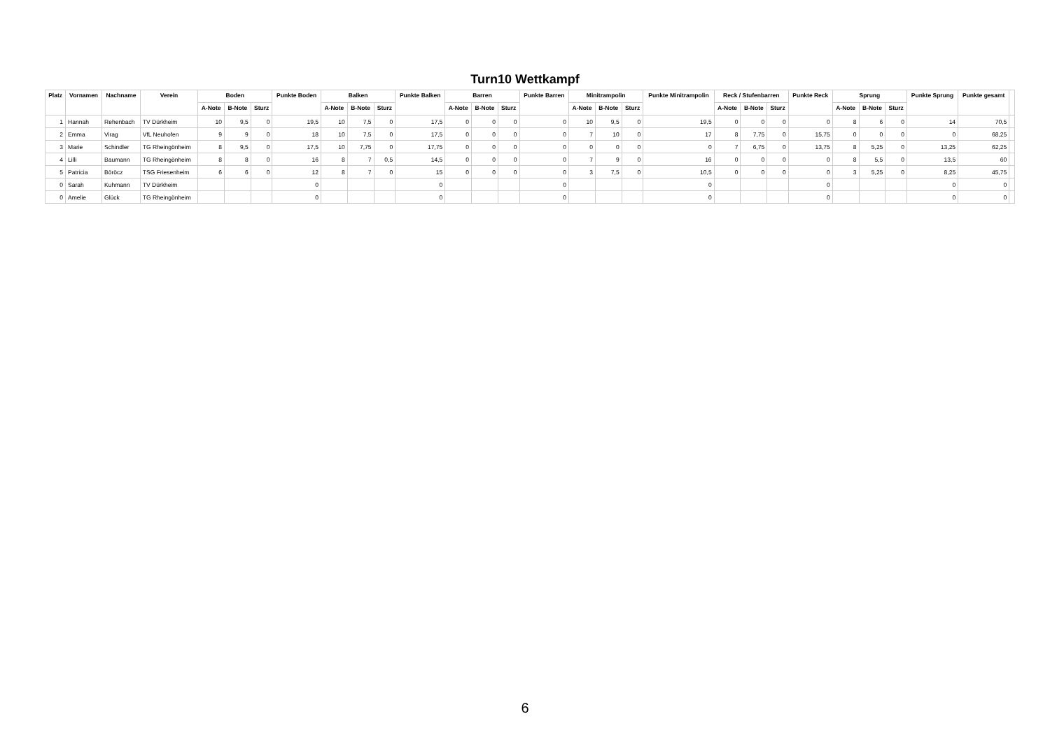Turn10 Wettkampf
| Platz | Vornamen | Nachname | Verein | Boden | | | Punkte Boden | Balken | | | Punkte Balken | Barren | | | Punkte Barren | Minitrampolin | | | Punkte Minitrampolin | Reck / Stufenbarren | | | Punkte Reck | Sprung | | | Punkte Sprung | Punkte gesamt | |
| --- | --- | --- | --- | --- | --- | --- | --- | --- | --- | --- | --- | --- | --- | --- | --- | --- | --- | --- | --- | --- | --- | --- | --- | --- | --- | --- | --- | --- | --- |
| | | | | A-Note | B-Note | Sturz | | A-Note | B-Note | Sturz | | A-Note | B-Note | Sturz | | A-Note | B-Note | Sturz | | A-Note | B-Note | Sturz | | A-Note | B-Note | Sturz | | | |
| 1 | Hannah | Rehenbach | TV Dürkheim | 10 | 9,5 | 0 | 19,5 | 10 | 7,5 | 0 | 17,5 | 0 | 0 | 0 | 0 | 10 | 9,5 | 0 | 19,5 | 0 | 0 | 0 | 0 | 8 | 6 | 0 | 14 | 70,5 | |
| 2 | Emma | Virag | VfL Neuhofen | 9 | 9 | 0 | 18 | 10 | 7,5 | 0 | 17,5 | 0 | 0 | 0 | 0 | 7 | 10 | 0 | 17 | 8 | 7,75 | 0 | 15,75 | 0 | 0 | 0 | 0 | 68,25 | |
| 3 | Marie | Schindler | TG Rheingönheim | 8 | 9,5 | 0 | 17,5 | 10 | 7,75 | 0 | 17,75 | 0 | 0 | 0 | 0 | 0 | 0 | 0 | 0 | 7 | 6,75 | 0 | 13,75 | 8 | 5,25 | 0 | 13,25 | 62,25 | |
| 4 | Lilli | Baumann | TG Rheingönheim | 8 | 8 | 0 | 16 | 8 | 7 | 0,5 | 14,5 | 0 | 0 | 0 | 0 | 7 | 9 | 0 | 16 | 0 | 0 | 0 | 0 | 8 | 5,5 | 0 | 13,5 | 60 | |
| 5 | Patricia | Böröcz | TSG Friesenheim | 6 | 6 | 0 | 12 | 8 | 7 | 0 | 15 | 0 | 0 | 0 | 0 | 3 | 7,5 | 0 | 10,5 | 0 | 0 | 0 | 0 | 3 | 5,25 | 0 | 8,25 | 45,75 | |
| 0 | Sarah | Kuhmann | TV Dürkheim | | | | 0 | | | | 0 | | | | 0 | | | | 0 | | | | 0 | | | | 0 | 0 | |
| 0 | Amelie | Glück | TG Rheingönheim | | | | 0 | | | | 0 | | | | 0 | | | | 0 | | | | 0 | | | | 0 | 0 | |
6